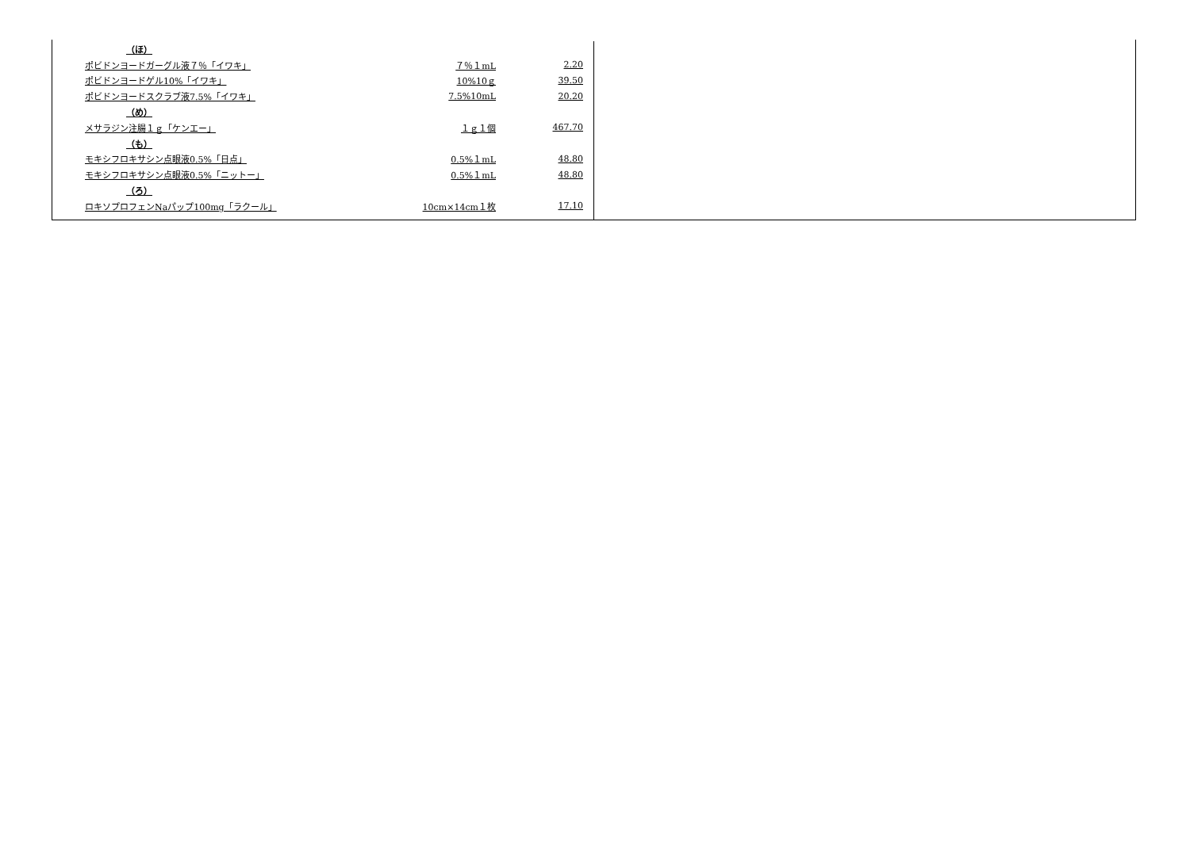| （ほ） | | |
| ポビドンヨードガーグル液７％「イワキ」 | ７％１mL | 2.20 |
| ポビドンヨードゲル10%「イワキ」 | 10%10ｇ | 39.50 |
| ポビドンヨードスクラブ液7.5%「イワキ」 | 7.5%10mL | 20.20 |
| （め） | | |
| メサラジン注腸１ｇ「ケンエー」 | １ｇ１個 | 467.70 |
| （も） | | |
| モキシフロキサシン点眼液0.5%「日点」 | 0.5%１mL | 48.80 |
| モキシフロキサシン点眼液0.5%「ニットー」 | 0.5%１mL | 48.80 |
| （ろ） | | |
| ロキソプロフェンNaパップ100mg「ラクール」 | 10cm×14cm１枚 | 17.10 |